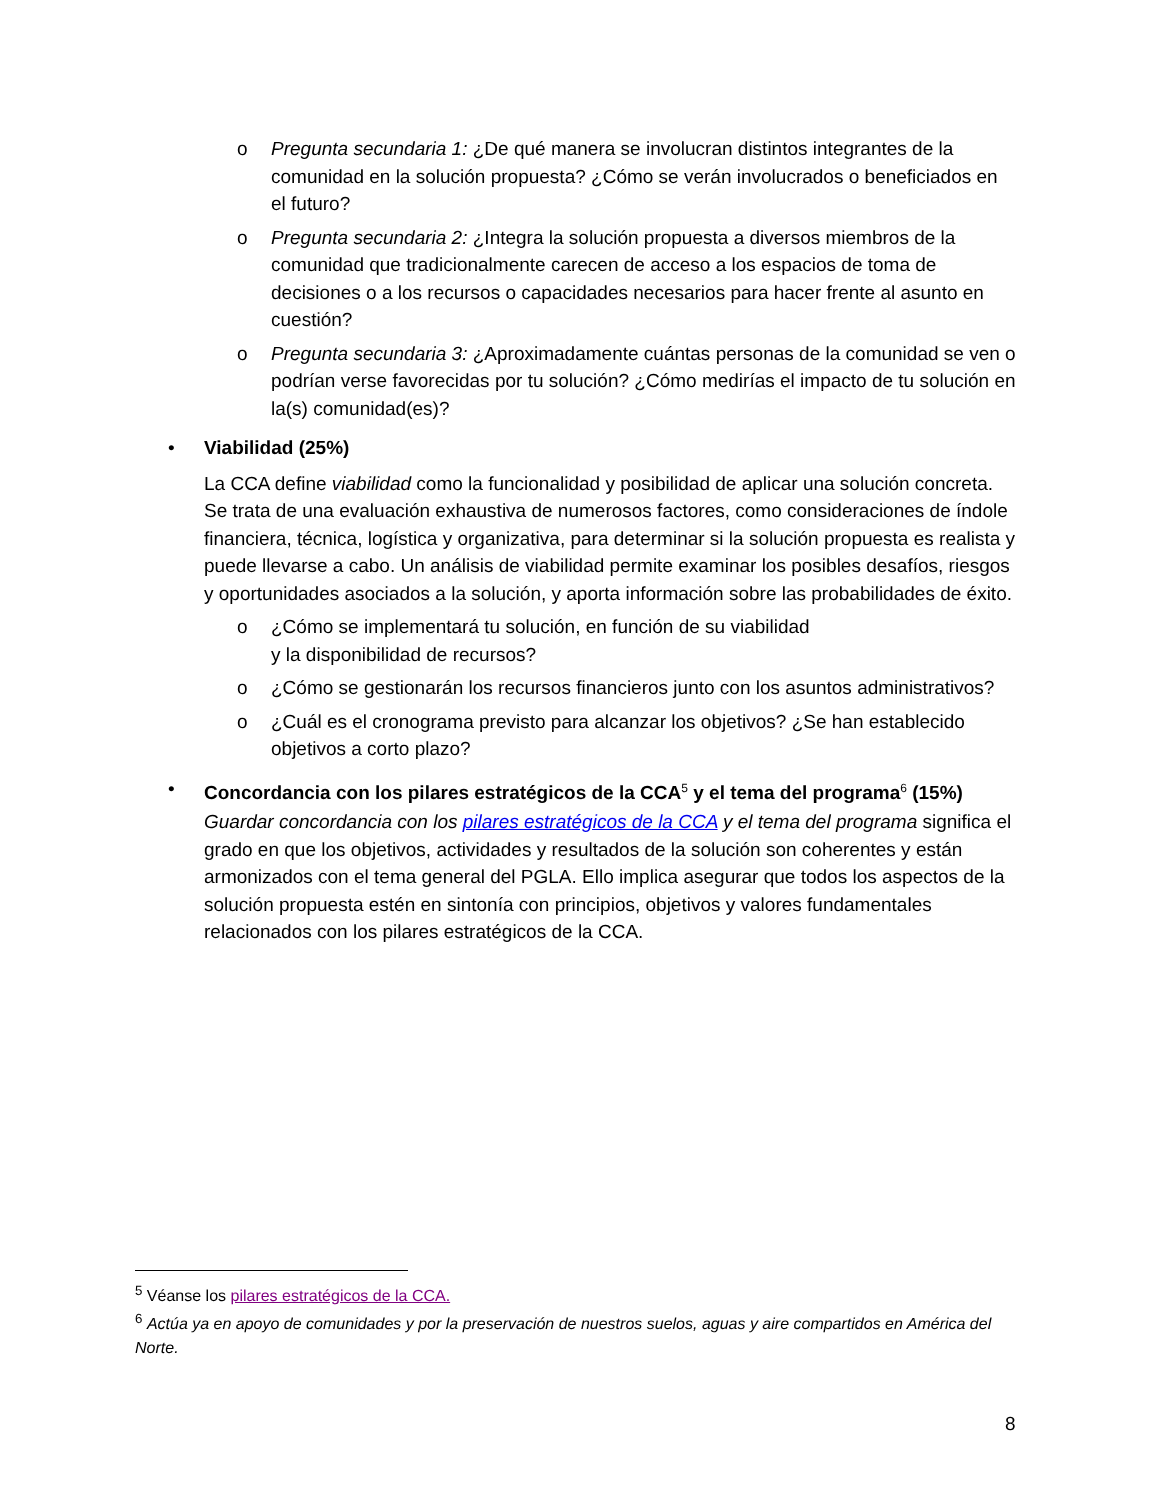o Pregunta secundaria 1: ¿De qué manera se involucran distintos integrantes de la comunidad en la solución propuesta? ¿Cómo se verán involucrados o beneficiados en el futuro?
o Pregunta secundaria 2: ¿Integra la solución propuesta a diversos miembros de la comunidad que tradicionalmente carecen de acceso a los espacios de toma de decisiones o a los recursos o capacidades necesarios para hacer frente al asunto en cuestión?
o Pregunta secundaria 3: ¿Aproximadamente cuántas personas de la comunidad se ven o podrían verse favorecidas por tu solución? ¿Cómo medirías el impacto de tu solución en la(s) comunidad(es)?
• Viabilidad (25%)
La CCA define viabilidad como la funcionalidad y posibilidad de aplicar una solución concreta. Se trata de una evaluación exhaustiva de numerosos factores, como consideraciones de índole financiera, técnica, logística y organizativa, para determinar si la solución propuesta es realista y puede llevarse a cabo. Un análisis de viabilidad permite examinar los posibles desafíos, riesgos y oportunidades asociados a la solución, y aporta información sobre las probabilidades de éxito.
o ¿Cómo se implementará tu solución, en función de su viabilidad
y la disponibilidad de recursos?
o ¿Cómo se gestionarán los recursos financieros junto con los asuntos administrativos?
o ¿Cuál es el cronograma previsto para alcanzar los objetivos? ¿Se han establecido objetivos a corto plazo?
• Concordancia con los pilares estratégicos de la CCA<sup>5</sup> y el tema del programa<sup>6</sup> (15%)
Guardar concordancia con los pilares estratégicos de la CCA y el tema del programa significa el grado en que los objetivos, actividades y resultados de la solución son coherentes y están armonizados con el tema general del PGLA. Ello implica asegurar que todos los aspectos de la solución propuesta estén en sintonía con principios, objetivos y valores fundamentales relacionados con los pilares estratégicos de la CCA.
<sup>5</sup> Véanse los pilares estratégicos de la CCA.
<sup>6</sup> Actúa ya en apoyo de comunidades y por la preservación de nuestros suelos, aguas y aire compartidos en América del Norte.
8